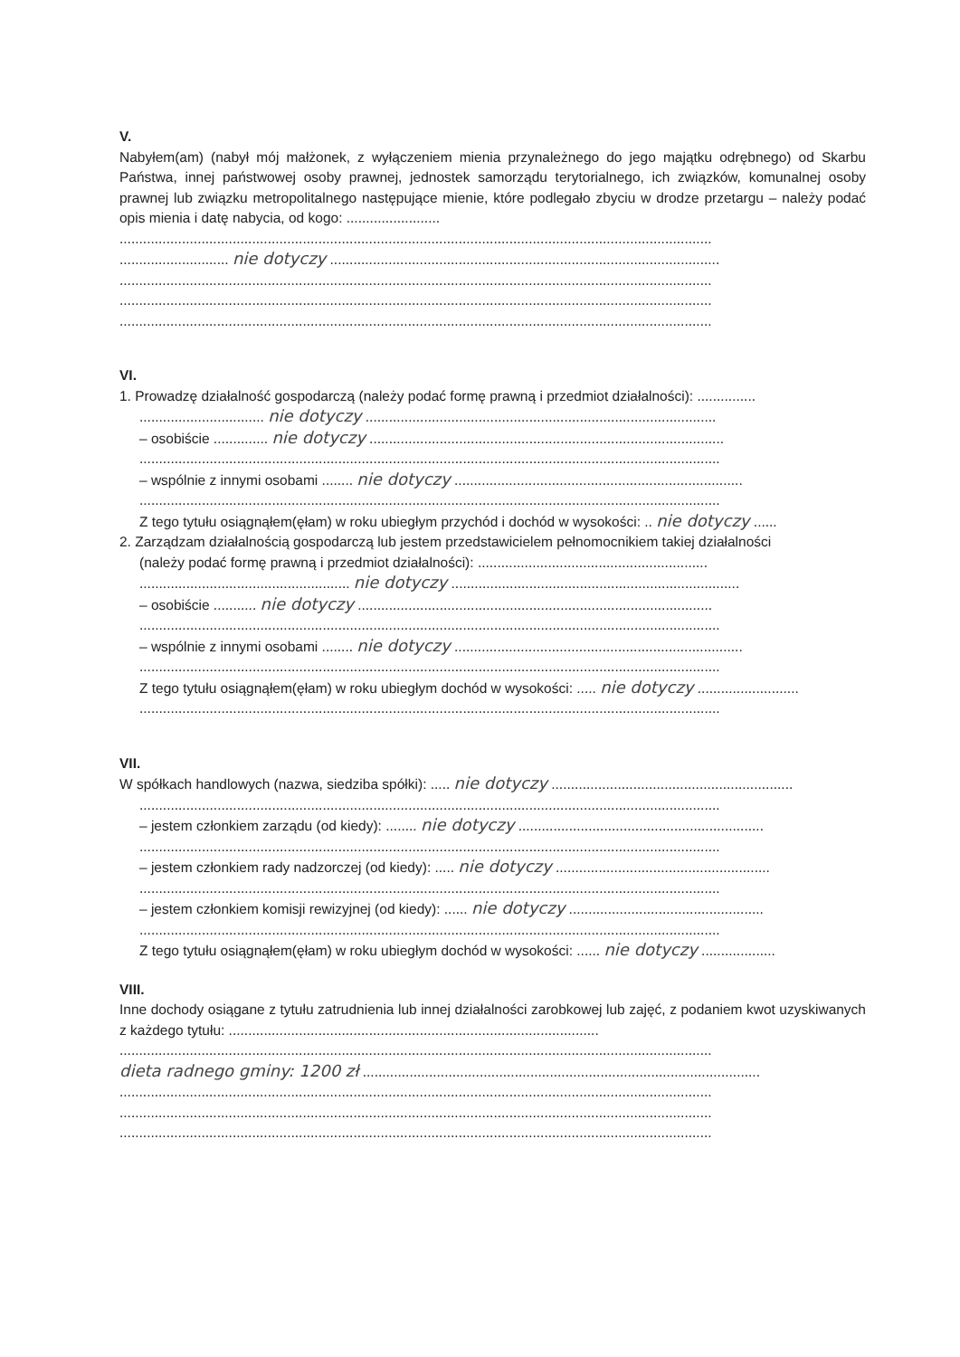V.
Nabyłem(am) (nabył mój małżonek, z wyłączeniem mienia przynależnego do jego majątku odrębnego) od Skarbu Państwa, innej państwowej osoby prawnej, jednostek samorządu terytorialnego, ich związków, komunalnej osoby prawnej lub związku metropolitalnego następujące mienie, które podlegało zbyciu w drodze przetargu – należy podać opis mienia i datę nabycia, od kogo: ........................
........................................................................................................................................................
............................ nie dotyczy ....................................................................................................
........................................................................................................................................................
........................................................................................................................................................
........................................................................................................................................................
VI.
1. Prowadzę działalność gospodarczą (należy podać formę prawną i przedmiot działalności): ...............
................................ nie dotyczy ..........................................................................................
– osobiście .............. nie dotyczy ...........................................................................................
.....................................................................................................................................................
– wspólnie z innymi osobami ........ nie dotyczy ..........................................................................
.....................................................................................................................................................
Z tego tytułu osiągnąłem(ęłam) w roku ubiegłym przychód i dochód w wysokości: .. nie dotyczy ......
2. Zarządzam działalnością gospodarczą lub jestem przedstawicielem pełnomocnikiem takiej działalności
(należy podać formę prawną i przedmiot działalności): ...........................................................
...................................................... nie dotyczy ..........................................................................
– osobiście ........... nie dotyczy ...........................................................................................
.....................................................................................................................................................
– wspólnie z innymi osobami ........ nie dotyczy ..........................................................................
.....................................................................................................................................................
Z tego tytułu osiągnąłem(ęłam) w roku ubiegłym dochód w wysokości: ..... nie dotyczy ..........................
.....................................................................................................................................................
VII.
W spółkach handlowych (nazwa, siedziba spółki): ..... nie dotyczy ..............................................................
.....................................................................................................................................................
– jestem członkiem zarządu (od kiedy): ........ nie dotyczy ...............................................................
.....................................................................................................................................................
– jestem członkiem rady nadzorczej (od kiedy): ..... nie dotyczy .......................................................
.....................................................................................................................................................
– jestem członkiem komisji rewizyjnej (od kiedy): ...... nie dotyczy ..................................................
.....................................................................................................................................................
Z tego tytułu osiągnąłem(ęłam) w roku ubiegłym dochód w wysokości: ...... nie dotyczy ...................
VIII.
Inne dochody osiągane z tytułu zatrudnienia lub innej działalności zarobkowej lub zajęć, z podaniem kwot uzyskiwanych z każdego tytułu: ...............................................................................................
........................................................................................................................................................
dieta radnego gminy: 1200 zł ......................................................................................................
........................................................................................................................................................
........................................................................................................................................................
........................................................................................................................................................